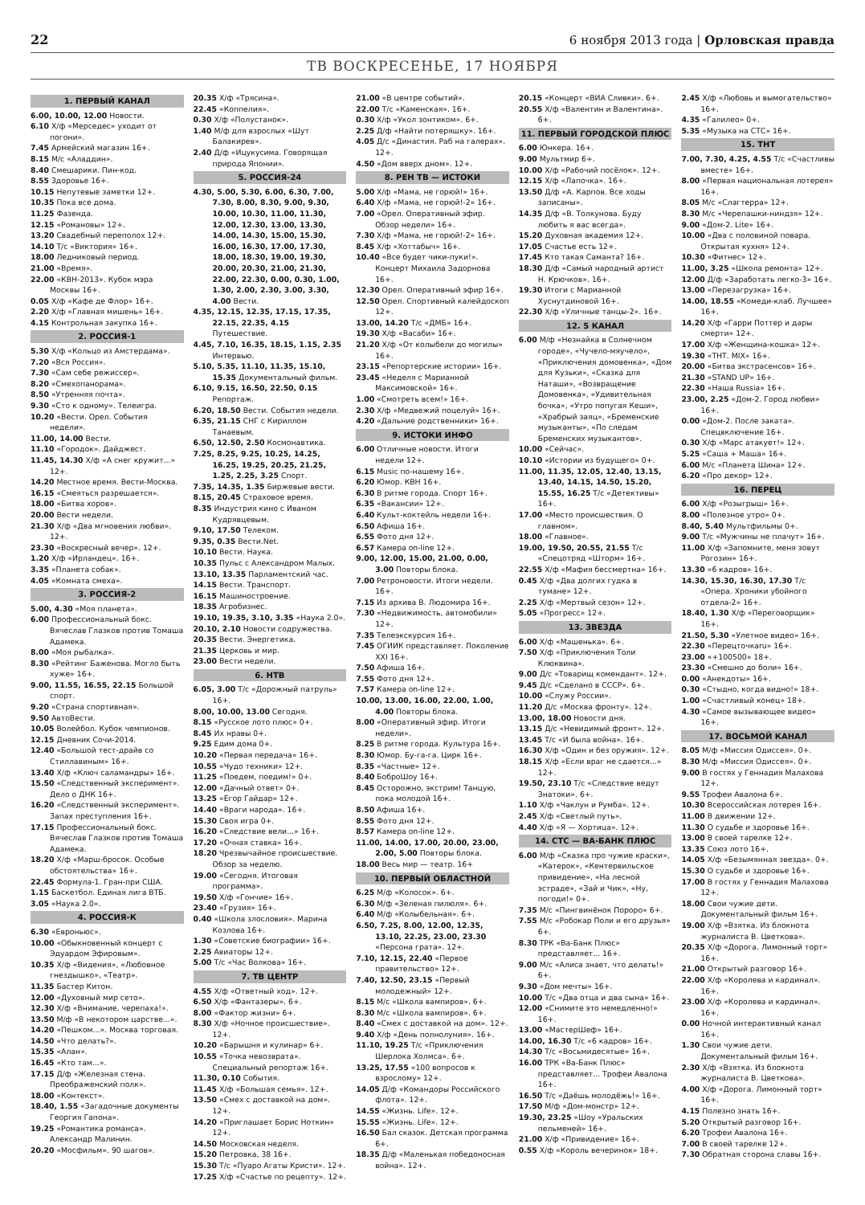22 6 ноября 2013 года | Орловская правда
ТВ ВОСКРЕСЕНЬЕ, 17 НОЯБРЯ
1. ПЕРВЫЙ КАНАЛ
6.00, 10.00, 12.00 Новости.
6.10 Х/ф «Мерседес» уходит от погони».
7.45 Армейский магазин 16+.
8.15 М/с «Аладдин».
8.40 Смешарики. Пин-код.
8.55 Здоровье 16+.
10.15 Непутевые заметки 12+.
10.35 Пока все дома.
11.25 Фазенда.
12.15 «Романовы» 12+.
13.20 Свадебный переполох 12+.
14.10 Т/с «Виктория» 16+.
18.00 Ледниковый период.
21.00 «Время».
22.00 «КВН-2013». Кубок мэра Москвы 16+.
0.05 Х/ф «Кафе де Флор» 16+.
2.20 Х/ф «Главная мишень» 16+.
4.15 Контрольная закупка 16+.
2. РОССИЯ-1
5.30 Х/ф «Кольцо из Амстердама».
7.20 «Вся Россия».
7.30 «Сам себе режиссер».
8.20 «Смехопанорама».
8.50 «Утренняя почта».
9.30 «Сто к одному». Телеигра.
10.20 «Вести. Орел. События недели».
11.00, 14.00 Вести.
11.10 «Городок». Дайджест.
11.45, 14.30 Х/ф «А снег кружит...» 12+.
14.20 Местное время. Вести-Москва.
16.15 «Смеяться разрешается».
18.00 «Битва хоров».
20.00 Вести недели.
21.30 Х/ф «Два мгновения любви». 12+.
23.30 «Воскресный вечер». 12+.
1.20 Х/ф «Ирландец». 16+.
3.35 «Планета собак».
4.05 «Комната смеха».
3. РОССИЯ-2
5.00, 4.30 «Моя планета».
6.00 Профессиональный бокс. Вячеслав Глазков против Томаша Адамека.
8.00 «Моя рыбалка».
8.30 «Рейтинг Баженова. Могло быть хуже» 16+.
9.00, 11.55, 16.55, 22.15 Большой спорт.
9.20 «Страна спортивная».
9.50 АвтоВести.
10.05 Волейбол. Кубок чемпионов.
12.15 Дневник Сочи-2014.
12.40 «Большой тест-драйв со Стиллавиным» 16+.
13.40 Х/ф «Ключ саламандры» 16+.
15.50 «Следственный эксперимент». Дело о ДНК 16+.
16.20 «Следственный эксперимент». Запах преступления 16+.
17.15 Профессиональный бокс. Вячеслав Глазков против Томаша Адамека.
18.20 Х/ф «Марш-бросок. Особые обстоятельства» 16+.
22.45 Формула-1. Гран-при США.
1.15 Баскетбол. Единая лига ВТБ.
3.05 «Наука 2.0».
4. РОССИЯ-К
6.30 «Евроньюс».
10.00 «Обыкновенный концерт с Эдуардом Эфировым».
10.35 Х/ф «Видения», «Любовное гнездышко», «Театр».
11.35 Бастер Китон.
12.00 «Духовный мир сето».
12.30 Х/ф «Внимание, черепаха!».
13.50 М/ф «В некотором царстве...».
14.20 «Пешком...». Москва торговая.
14.50 «Что делать?».
15.35 «Алан».
16.45 «Кто там...».
17.15 Д/ф «Железная стена. Преображенский полк».
18.00 «Контекст».
18.40, 1.55 «Загадочные документы Георгия Гапона».
19.25 «Романтика романса». Александр Малинин.
20.20 «Мосфильм». 90 шагов».
20.35 Х/ф «Трясина».
22.45 «Коппелия».
0.30 Х/ф «Полустанок».
1.40 М/ф для взрослых «Шут Балакирев».
2.40 Д/ф «Ицукусима. Говорящая природа Японии».
5. РОССИЯ-24
4.30, 5.00, 5.30, 6.00, 6.30, 7.00, 7.30, 8.00, 8.30, 9.00, 9.30, 10.00, 10.30, 11.00, 11.30, 12.00, 12.30, 13.00, 13.30, 14.00, 14.30, 15.00, 15.30, 16.00, 16.30, 17.00, 17.30, 18.00, 18.30, 19.00, 19.30, 20.00, 20.30, 21.00, 21.30, 22.00, 22.30, 0.00, 0.30, 1.00, 1.30, 2.00, 2.30, 3.00, 3.30, 4.00 Вести.
4.35, 12.15, 12.35, 17.15, 17.35, 22.15, 22.35, 4.15 Путешествие.
4.45, 7.10, 16.35, 18.15, 1.15, 2.35 Интервью.
5.10, 5.35, 11.10, 11.35, 15.10, 15.35 Документальный фильм.
6.10, 9.15, 16.50, 22.50, 0.15 Репортаж.
6.20, 18.50 Вести. События недели.
6.35, 21.15 СНГ с Кириллом Танаевым.
6.50, 12.50, 2.50 Космонавтика.
7.25, 8.25, 9.25, 10.25, 14.25, 16.25, 19.25, 20.25, 21.25, 1.25, 2.25, 3.25 Спорт.
7.35, 14.35, 1.35 Биржевые вести.
8.15, 20.45 Страховое время.
8.35 Индустрия кино с Иваном Кудрявцевым.
9.10, 17.50 Телеком.
9.35, 0.35 Вести.Net.
10.10 Вести. Наука.
10.35 Пульс с Александром Малых.
13.10, 13.35 Парламентский час.
14.15 Вести. Транспорт.
16.15 Машиностроение.
18.35 Агробизнес.
19.10, 19.35, 3.10, 3.35 «Наука 2.0».
20.10, 2.10 Новости содружества.
20.35 Вести. Энергетика.
21.35 Церковь и мир.
23.00 Вести недели.
6. НТВ
6.05, 3.00 Т/с «Дорожный патруль» 16+.
8.00, 10.00, 13.00 Сегодня.
8.15 «Русское лото плюс» 0+.
8.45 Их нравы 0+.
9.25 Едим дома 0+.
10.20 «Первая передача» 16+.
10.55 «Чудо техники» 12+.
11.25 «Поедем, поедим!» 0+.
12.00 «Дачный ответ» 0+.
13.25 «Егор Гайдар» 12+.
14.40 «Враги народа». 16+.
15.30 Своя игра 0+.
16.20 «Следствие вели...» 16+.
17.20 «Очная ставка» 16+.
18.20 Чрезвычайное происшествие. Обзор за неделю.
19.00 «Сегодня. Итоговая программа».
19.50 Х/ф «Гончие» 16+.
23.40 «Грузия» 16+.
0.40 «Школа злословия». Марина Козлова 16+.
1.30 «Советские биографии» 16+.
2.25 Авиаторы 12+.
5.00 Т/с «Час Волкова» 16+.
7. ТВ ЦЕНТР
4.55 Х/ф «Ответный ход». 12+.
6.50 Х/ф «Фантазеры». 6+.
8.00 «Фактор жизни» 6+.
8.30 Х/ф «Ночное происшествие». 12+.
10.20 «Барышня и кулинар» 6+.
10.55 «Точка невозврата». Специальный репортаж 16+.
11.30, 0.10 События.
11.45 Х/ф «Большая семья». 12+.
13.50 «Смех с доставкой на дом». 12+.
14.20 «Приглашает Борис Ноткин» 12+.
14.50 Московская неделя.
15.20 Петровка, 38 16+.
15.30 Т/с «Пуаро Агаты Кристи». 12+.
17.25 Х/ф «Счастье по рецепту». 12+.
21.00 «В центре событий».
22.00 Т/с «Каменская». 16+.
0.30 Х/ф «Укол зонтиком». 6+.
2.25 Д/ф «Найти потеряшку». 16+.
4.05 Д/с «Династия. Раб на галерах». 12+.
4.50 «Дом вверх дном». 12+.
8. РЕН ТВ — ИСТОКИ
5.00 Х/ф «Мама, не горюй!» 16+.
6.40 Х/ф «Мама, не горюй!-2» 16+.
7.00 «Орел. Оперативный эфир. Обзор недели» 16+.
7.30 Х/ф «Мама, не горюй!-2» 16+.
8.45 Х/ф «Хоттабыч» 16+.
10.40 «Все будет чики-пуки!». Концерт Михаила Задорнова 16+.
12.30 Орел. Оперативный эфир 16+.
12.50 Орел. Спортивный калейдоскоп 12+.
13.00, 14.20 Т/с «ДМБ» 16+.
19.30 Х/ф «Васаби» 16+.
21.20 Х/ф «От колыбели до могилы» 16+.
23.15 «Репортерские истории» 16+.
23.45 «Неделя с Марианной Максимовской» 16+.
1.00 «Смотреть всем!» 16+.
2.30 Х/ф «Медвежий поцелуй» 16+.
4.20 «Дальние родственники» 16+.
9. ИСТОКИ ИНФО
6.00 Отличные новости. Итоги недели 12+.
6.15 Music по-нашему 16+.
6.20 Юмор. КВН 16+.
6.30 В ритме города. Спорт 16+.
6.35 «Вакансии» 12+.
6.40 Культ-коктейль недели 16+.
6.50 Афиша 16+.
6.55 Фото дня 12+.
6.57 Камера on-line 12+.
9.00, 12.00, 15.00, 21.00, 0.00, 3.00 Повторы блока.
7.00 Ретроновости. Итоги недели. 16+.
7.15 Из архива В. Людомира 16+.
7.30 «Недвижимость, автомобили» 12+.
7.35 Телеэкскурсия 16+.
7.45 ОГИИК представляет. Поколение XXI 16+.
7.50 Афиша 16+.
7.55 Фото дня 12+.
7.57 Камера on-line 12+.
10.00, 13.00, 16.00, 22.00, 1.00, 4.00 Повторы блока.
8.00 «Оперативный эфир. Итоги недели».
8.25 В ритме города. Культура 16+.
8.30 Юмор. Бу-га-га. Цирк 16+.
8.35 «Частные» 12+.
8.40 БоброШоу 16+.
8.45 Осторожно, экстрим! Танцую, пока молодой 16+.
8.50 Афиша 16+.
8.55 Фото дня 12+.
8.57 Камера on-line 12+.
11.00, 14.00, 17.00, 20.00, 23.00, 2.00, 5.00 Повторы блока.
18.00 Весь мир — театр. 16+
10. ПЕРВЫЙ ОБЛАСТНОЙ
6.25 М/ф «Колосок». 6+.
6.30 М/ф «Зеленая пилюля». 6+.
6.40 М/ф «Колыбельная». 6+.
6.50, 7.25, 8.00, 12.00, 12.35, 13.10, 22.25, 23.00, 23.30 «Персона грата». 12+.
7.10, 12.15, 22.40 «Первое правительство» 12+.
7.40, 12.50, 23.15 «Первый молодежный» 12+.
8.15 М/с «Школа вампиров». 6+.
8.30 М/с «Школа вампиров». 6+.
8.40 «Смех с доставкой на дом». 12+.
9.40 Х/ф «День полнолуния». 16+.
11.10, 19.25 Т/с «Приключения Шерлока Холмса». 6+.
13.25, 17.55 «100 вопросов к взрослому» 12+.
14.05 Д/ф «Командоры Российского флота». 12+.
14.55 «Жизнь. Life». 12+.
15.55 «Жизнь. Life». 12+.
16.50 Бал сказок. Детская программа 6+.
18.35 Д/ф «Маленькая победоносная война». 12+.
20.15 «Концерт «ВИА Сливки». 6+.
20.55 Х/ф «Валентин и Валентина». 6+.
11. ПЕРВЫЙ ГОРОДСКОЙ ПЛЮС
6.00 Юнкера. 16+.
9.00 Мультмир 6+.
10.00 Х/ф «Рабочий посёлок». 12+.
12.15 Х/ф «Лапочка». 16+.
13.50 Д/ф «А. Карпов. Все ходы записаны».
14.35 Д/ф «В. Толкунова. Буду любить я вас всегда».
15.20 Духовная академия 12+.
17.05 Счастье есть 12+.
17.45 Кто такая Саманта? 16+.
18.30 Д/ф «Самый народный артист Н. Крючков». 16+.
19.30 Итоги с Марианной Хуснутдиновой 16+.
22.30 Х/ф «Уличные танцы-2». 16+.
12. 5 КАНАЛ
6.00 М/ф «Незнайка в Солнечном городе», «Чучело-мяучело», «Приключения домовенка», «Дом для Кузьки», «Сказка для Наташи», «Возвращение Домовенка», «Удивительная бочка», «Утро попугая Кеши», «Храбрый заяц», «Бременские музыканты», «По следам Бременских музыкантов».
10.00 «Сейчас».
10.10 «Истории из будущего» 0+.
11.00, 11.35, 12.05, 12.40, 13.15, 13.40, 14.15, 14.50, 15.20, 15.55, 16.25 Т/с «Детективы» 16+.
17.00 «Место происшествия. О главном».
18.00 «Главное».
19.00, 19.50, 20.55, 21.55 Т/с «Спецотряд «Шторм» 16+.
22.55 Х/ф «Мафия бессмертна» 16+.
0.45 Х/ф «Два долгих гудка в тумане» 12+.
2.25 Х/ф «Мертвый сезон» 12+.
5.05 «Прогресс» 12+.
13. ЗВЕЗДА
6.00 Х/ф «Машенька». 6+.
7.50 Х/ф «Приключения Толи Клюквина».
9.00 Д/с «Товарищ комендант». 12+.
9.45 Д/с «Сделано в СССР». 6+.
10.00 «Служу России».
11.20 Д/с «Москва фронту». 12+.
13.00, 18.00 Новости дня.
13.15 Д/с «Невидимый фронт». 12+.
13.45 Т/с «И была война». 16+.
16.30 Х/ф «Один и без оружия». 12+.
18.15 Х/ф «Если враг не сдается...» 12+.
19.50, 23.10 Т/с «Следствие ведут Знатоки». 6+.
1.10 Х/ф «Чаклун и Румба». 12+.
2.45 Х/ф «Светлый путь».
4.40 Х/ф «Я — Хортица». 12+.
14. СТС — ВА-БАНК ПЛЮС
6.00 М/ф «Сказка про чужие краски», «Катерок», «Кентервильское привидение», «На лесной эстраде», «Зай и Чик», «Ну, погоди!» 0+.
7.35 М/с «Пингвинёнок Пороро» 6+.
7.55 М/с «Робокар Поли и его друзья» 6+.
8.30 ТРК «Ва-Банк Плюс» представляет... 16+.
9.00 М/с «Алиса знает, что делать!» 6+.
9.30 «Дом мечты» 16+.
10.00 Т/с «Два отца и два сына» 16+.
12.00 «Снимите это немедленно!» 16+.
13.00 «МастерШеф» 16+.
14.00, 16.30 Т/с «6 кадров» 16+.
14.30 Т/с «Восьмидесятые» 16+.
16.00 ТРК «Ва-Банк Плюс» представляет... Трофеи Авалона 16+.
16.50 Т/с «Даёшь молодёжь!» 16+.
17.50 М/ф «Дом-монстр» 12+.
19.30, 23.25 «Шоу «Уральских пельменей» 16+.
21.00 Х/ф «Привидение» 16+.
0.55 Х/ф «Король вечеринок» 18+.
2.45 Х/ф «Любовь и вымогательство» 16+.
4.35 «Галилео» 0+.
5.35 «Музыка на СТС» 16+.
15. ТНТ
7.00, 7.30, 4.25, 4.55 Т/с «Счастливы вместе» 16+.
8.00 «Первая национальная лотерея» 16+.
8.05 М/с «Слагтерра» 12+.
8.30 М/с «Черепашки-ниндзя» 12+.
9.00 «Дом-2. Lite» 16+.
10.00 «Два с половиной повара. Открытая кухня» 12+.
10.30 «Фитнес» 12+.
11.00, 3.25 «Школа ремонта» 12+.
12.00 Д/ф «Заработать легко-3» 16+.
13.00 «Перезагрузка» 16+.
14.00, 18.55 «Комеди-клаб. Лучшее» 16+.
14.20 Х/ф «Гарри Поттер и дары смерти» 12+.
17.00 Х/ф «Женщина-кошка» 12+.
19.30 «ТНТ. MIX» 16+.
20.00 «Битва экстрасенсов» 16+.
21.30 «STAND UP» 16+.
22.30 «Наша Russia» 16+.
23.00, 2.25 «Дом-2. Город любви» 16+.
0.00 «Дом-2. После заката». Спецвключение 16+.
0.30 Х/ф «Марс атакует!» 12+.
5.25 «Саша + Маша» 16+.
6.00 М/с «Планета Шина» 12+.
6.20 «Про декор» 12+.
16. ПЕРЕЦ
6.00 Х/ф «Розыгрыш» 16+.
8.00 «Полезное утро» 0+.
8.40, 5.40 Мультфильмы 0+.
9.00 Т/с «Мужчины не плачут» 16+.
11.00 Х/ф «Запомните, меня зовут Рогозин» 16+.
13.30 «6 кадров» 16+.
14.30, 15.30, 16.30, 17.30 Т/с «Опера. Хроники убойного отдела-2» 16+.
18.40, 1.30 Х/ф «Переговорщик» 16+.
21.50, 5.30 «Улетное видео» 16+.
22.30 «Перецточкаru» 16+.
23.00 «+100500» 18+.
23.30 «Смешно до боли» 16+.
0.00 «Анекдоты» 16+.
0.30 «Стыдно, когда видно!» 18+.
1.00 «Счастливый конец» 18+.
4.30 «Самое вызывающее видео» 16+.
17. ВОСЬМОЙ КАНАЛ
8.05 М/ф «Миссия Одиссея». 0+.
8.30 М/ф «Миссия Одиссея». 0+.
9.00 В гостях у Геннадия Малахова 12+.
9.55 Трофеи Авалона 6+.
10.30 Всероссийская лотерея 16+.
11.00 В движении 12+.
11.30 О судьбе и здоровье 16+.
13.00 В своей тарелке 12+.
13.35 Союз лото 16+.
14.05 Х/ф «Безымянная звезда». 0+.
15.30 О судьбе и здоровье 16+.
17.00 В гостях у Геннадия Малахова 12+.
18.00 Свои чужие дети. Документальный фильм 16+.
19.00 Х/ф «Взятка. Из блокнота журналиста В. Цветкова».
20.35 Х/ф «Дорога. Лимонный торт» 16+.
21.00 Открытый разговор 16+.
22.00 Х/ф «Королева и кардинал». 16+.
23.00 Х/ф «Королева и кардинал». 16+.
0.00 Ночной интерактивный канал 16+.
1.30 Свои чужие дети. Документальный фильм 16+.
2.30 Х/ф «Взятка. Из блокнота журналиста В. Цветкова».
4.00 Х/ф «Дорога. Лимонный торт» 16+.
4.15 Полезно знать 16+.
5.20 Открытый разговор 16+.
6.20 Трофеи Авалона 16+.
7.00 В своей тарелке 12+.
7.30 Обратная сторона славы 16+.